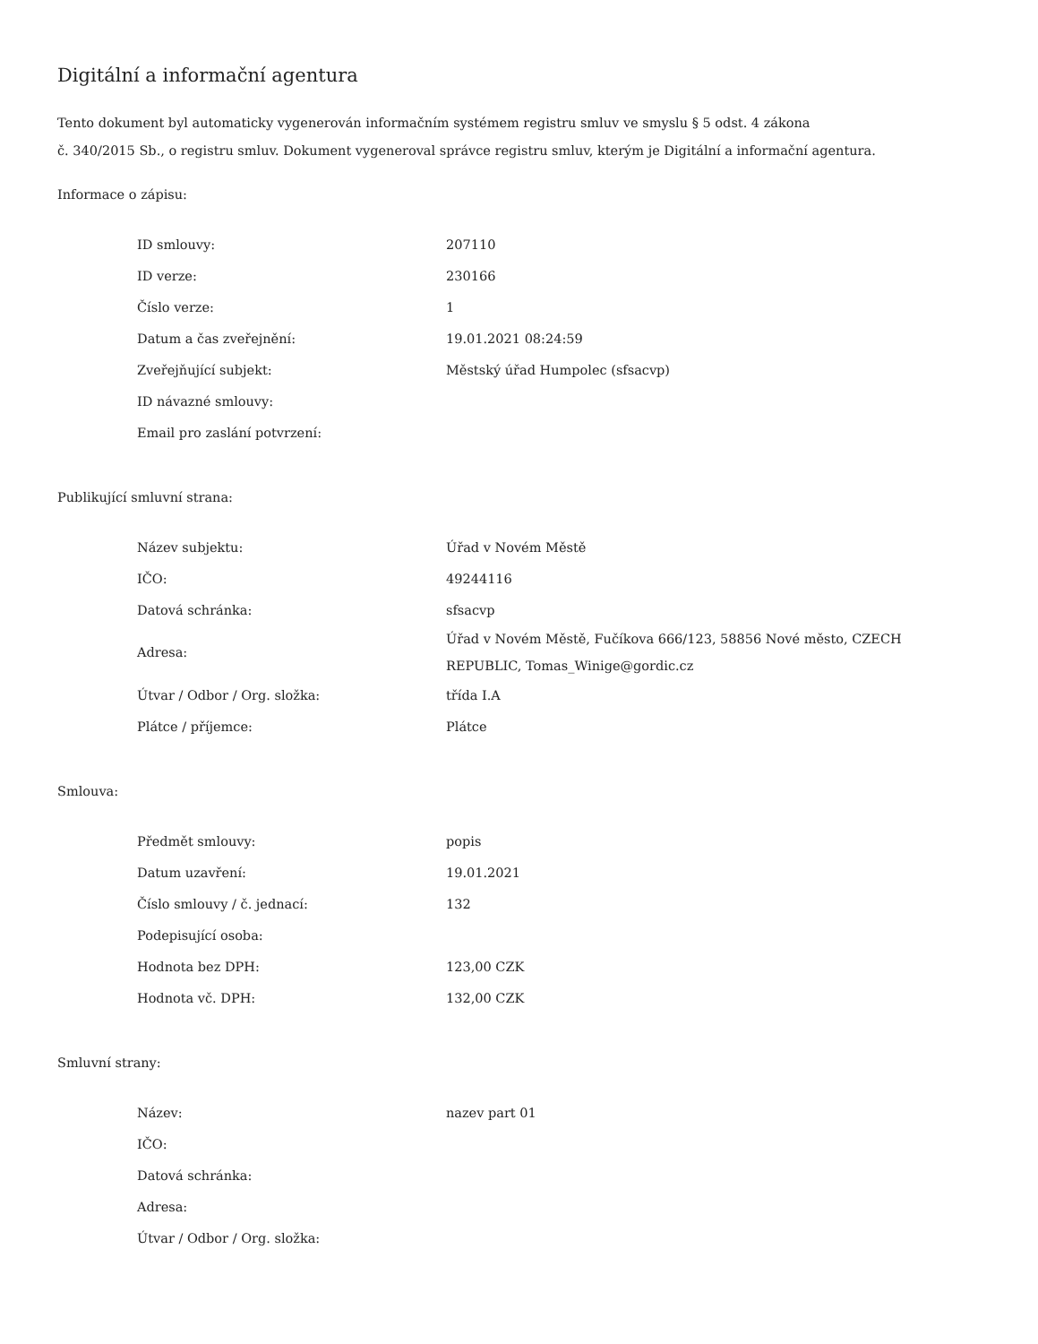Digitální a informační agentura
Tento dokument byl automaticky vygenerován informačním systémem registru smluv ve smyslu § 5 odst. 4 zákona
č. 340/2015 Sb., o registru smluv. Dokument vygeneroval správce registru smluv, kterým je Digitální a informační agentura.
Informace o zápisu:
| ID smlouvy: | 207110 |
| ID verze: | 230166 |
| Číslo verze: | 1 |
| Datum a čas zveřejnění: | 19.01.2021 08:24:59 |
| Zveřejňující subjekt: | Městský úřad Humpolec (sfsacvp) |
| ID návazné smlouvy: | |
| Email pro zaslání potvrzení: | |
Publikující smluvní strana:
| Název subjektu: | Úřad v Novém Městě |
| IČO: | 49244116 |
| Datová schránka: | sfsacvp |
| Adresa: | Úřad v Novém Městě, Fučíkova 666/123, 58856 Nové město, CZECH REPUBLIC, Tomas_Winige@gordic.cz |
| Útvar / Odbor / Org. složka: | třída I.A |
| Plátce / příjemce: | Plátce |
Smlouva:
| Předmět smlouvy: | popis |
| Datum uzavření: | 19.01.2021 |
| Číslo smlouvy / č. jednací: | 132 |
| Podepisující osoba: | |
| Hodnota bez DPH: | 123,00 CZK |
| Hodnota vč. DPH: | 132,00 CZK |
Smluvní strany:
| Název: | nazev part 01 |
| IČO: | |
| Datová schránka: | |
| Adresa: | |
| Útvar / Odbor / Org. složka: | |